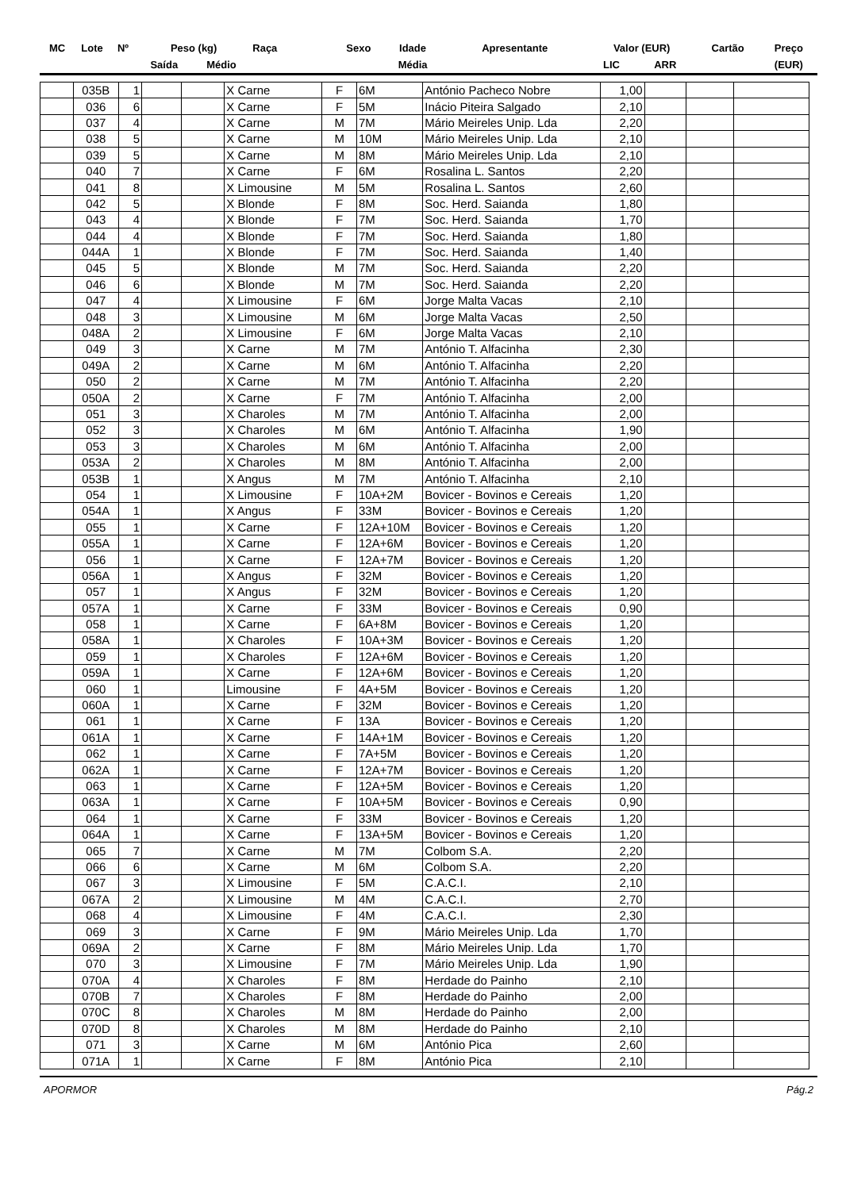| MC | Lote | Nº | Peso (kg) | | Raça | Sexo | Idade | Apresentante | Valor (EUR) | | Cartão | Preço |
| | | | Saída | Médio | | | Média | | LIC | ARR | | (EUR) |
| | 035B | 1 | | | X Carne | F | 6M | António Pacheco Nobre | 1,00 | | | |
| | 036 | 6 | | | X Carne | F | 5M | Inácio Piteira Salgado | 2,10 | | | |
| | 037 | 4 | | | X Carne | M | 7M | Mário Meireles Unip. Lda | 2,20 | | | |
| | 038 | 5 | | | X Carne | M | 10M | Mário Meireles Unip. Lda | 2,10 | | | |
| | 039 | 5 | | | X Carne | M | 8M | Mário Meireles Unip. Lda | 2,10 | | | |
| | 040 | 7 | | | X Carne | F | 6M | Rosalina L. Santos | 2,20 | | | |
| | 041 | 8 | | | X Limousine | M | 5M | Rosalina L. Santos | 2,60 | | | |
| | 042 | 5 | | | X Blonde | F | 8M | Soc. Herd. Saianda | 1,80 | | | |
| | 043 | 4 | | | X Blonde | F | 7M | Soc. Herd. Saianda | 1,70 | | | |
| | 044 | 4 | | | X Blonde | F | 7M | Soc. Herd. Saianda | 1,80 | | | |
| | 044A | 1 | | | X Blonde | F | 7M | Soc. Herd. Saianda | 1,40 | | | |
| | 045 | 5 | | | X Blonde | M | 7M | Soc. Herd. Saianda | 2,20 | | | |
| | 046 | 6 | | | X Blonde | M | 7M | Soc. Herd. Saianda | 2,20 | | | |
| | 047 | 4 | | | X Limousine | F | 6M | Jorge Malta Vacas | 2,10 | | | |
| | 048 | 3 | | | X Limousine | M | 6M | Jorge Malta Vacas | 2,50 | | | |
| | 048A | 2 | | | X Limousine | F | 6M | Jorge Malta Vacas | 2,10 | | | |
| | 049 | 3 | | | X Carne | M | 7M | António T. Alfacinha | 2,30 | | | |
| | 049A | 2 | | | X Carne | M | 6M | António T. Alfacinha | 2,20 | | | |
| | 050 | 2 | | | X Carne | M | 7M | António T. Alfacinha | 2,20 | | | |
| | 050A | 2 | | | X Carne | F | 7M | António T. Alfacinha | 2,00 | | | |
| | 051 | 3 | | | X Charoles | M | 7M | António T. Alfacinha | 2,00 | | | |
| | 052 | 3 | | | X Charoles | M | 6M | António T. Alfacinha | 1,90 | | | |
| | 053 | 3 | | | X Charoles | M | 6M | António T. Alfacinha | 2,00 | | | |
| | 053A | 2 | | | X Charoles | M | 8M | António T. Alfacinha | 2,00 | | | |
| | 053B | 1 | | | X Angus | M | 7M | António T. Alfacinha | 2,10 | | | |
| | 054 | 1 | | | X Limousine | F | 10A+2M | Bovicer - Bovinos e Cereais | 1,20 | | | |
| | 054A | 1 | | | X Angus | F | 33M | Bovicer - Bovinos e Cereais | 1,20 | | | |
| | 055 | 1 | | | X Carne | F | 12A+10M | Bovicer - Bovinos e Cereais | 1,20 | | | |
| | 055A | 1 | | | X Carne | F | 12A+6M | Bovicer - Bovinos e Cereais | 1,20 | | | |
| | 056 | 1 | | | X Carne | F | 12A+7M | Bovicer - Bovinos e Cereais | 1,20 | | | |
| | 056A | 1 | | | X Angus | F | 32M | Bovicer - Bovinos e Cereais | 1,20 | | | |
| | 057 | 1 | | | X Angus | F | 32M | Bovicer - Bovinos e Cereais | 1,20 | | | |
| | 057A | 1 | | | X Carne | F | 33M | Bovicer - Bovinos e Cereais | 0,90 | | | |
| | 058 | 1 | | | X Carne | F | 6A+8M | Bovicer - Bovinos e Cereais | 1,20 | | | |
| | 058A | 1 | | | X Charoles | F | 10A+3M | Bovicer - Bovinos e Cereais | 1,20 | | | |
| | 059 | 1 | | | X Charoles | F | 12A+6M | Bovicer - Bovinos e Cereais | 1,20 | | | |
| | 059A | 1 | | | X Carne | F | 12A+6M | Bovicer - Bovinos e Cereais | 1,20 | | | |
| | 060 | 1 | | | Limousine | F | 4A+5M | Bovicer - Bovinos e Cereais | 1,20 | | | |
| | 060A | 1 | | | X Carne | F | 32M | Bovicer - Bovinos e Cereais | 1,20 | | | |
| | 061 | 1 | | | X Carne | F | 13A | Bovicer - Bovinos e Cereais | 1,20 | | | |
| | 061A | 1 | | | X Carne | F | 14A+1M | Bovicer - Bovinos e Cereais | 1,20 | | | |
| | 062 | 1 | | | X Carne | F | 7A+5M | Bovicer - Bovinos e Cereais | 1,20 | | | |
| | 062A | 1 | | | X Carne | F | 12A+7M | Bovicer - Bovinos e Cereais | 1,20 | | | |
| | 063 | 1 | | | X Carne | F | 12A+5M | Bovicer - Bovinos e Cereais | 1,20 | | | |
| | 063A | 1 | | | X Carne | F | 10A+5M | Bovicer - Bovinos e Cereais | 0,90 | | | |
| | 064 | 1 | | | X Carne | F | 33M | Bovicer - Bovinos e Cereais | 1,20 | | | |
| | 064A | 1 | | | X Carne | F | 13A+5M | Bovicer - Bovinos e Cereais | 1,20 | | | |
| | 065 | 7 | | | X Carne | M | 7M | Colbom S.A. | 2,20 | | | |
| | 066 | 6 | | | X Carne | M | 6M | Colbom S.A. | 2,20 | | | |
| | 067 | 3 | | | X Limousine | F | 5M | C.A.C.I. | 2,10 | | | |
| | 067A | 2 | | | X Limousine | M | 4M | C.A.C.I. | 2,70 | | | |
| | 068 | 4 | | | X Limousine | F | 4M | C.A.C.I. | 2,30 | | | |
| | 069 | 3 | | | X Carne | F | 9M | Mário Meireles Unip. Lda | 1,70 | | | |
| | 069A | 2 | | | X Carne | F | 8M | Mário Meireles Unip. Lda | 1,70 | | | |
| | 070 | 3 | | | X Limousine | F | 7M | Mário Meireles Unip. Lda | 1,90 | | | |
| | 070A | 4 | | | X Charoles | F | 8M | Herdade do Painho | 2,10 | | | |
| | 070B | 7 | | | X Charoles | F | 8M | Herdade do Painho | 2,00 | | | |
| | 070C | 8 | | | X Charoles | M | 8M | Herdade do Painho | 2,00 | | | |
| | 070D | 8 | | | X Charoles | M | 8M | Herdade do Painho | 2,10 | | | |
| | 071 | 3 | | | X Carne | M | 6M | António Pica | 2,60 | | | |
| | 071A | 1 | | | X Carne | F | 8M | António Pica | 2,10 | | | |
APORMOR Pág.2